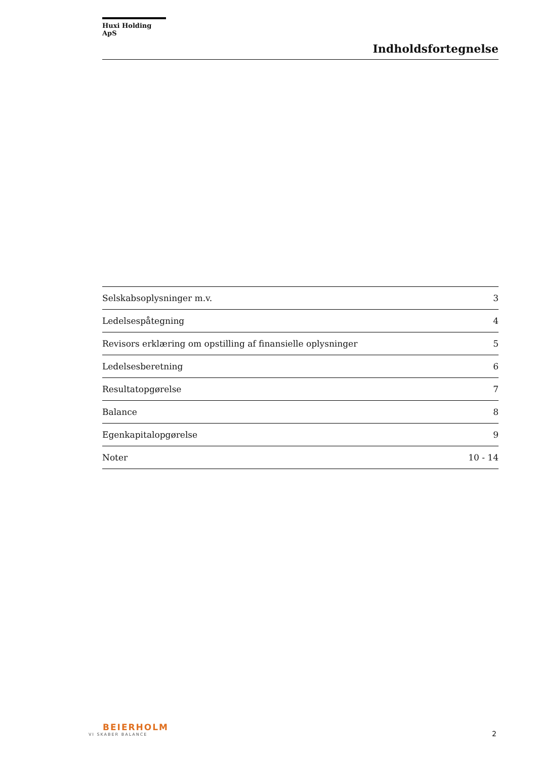Huxi Holding ApS
Indholdsfortegnelse
| Selskabsoplysninger m.v. | 3 |
| Ledelsespåtegning | 4 |
| Revisors erklæring om opstilling af finansielle oplysninger | 5 |
| Ledelsesberetning | 6 |
| Resultatopgørelse | 7 |
| Balance | 8 |
| Egenkapitalopgørelse | 9 |
| Noter | 10 - 14 |
BEIERHOLM
VI SKABER BALANCE
2